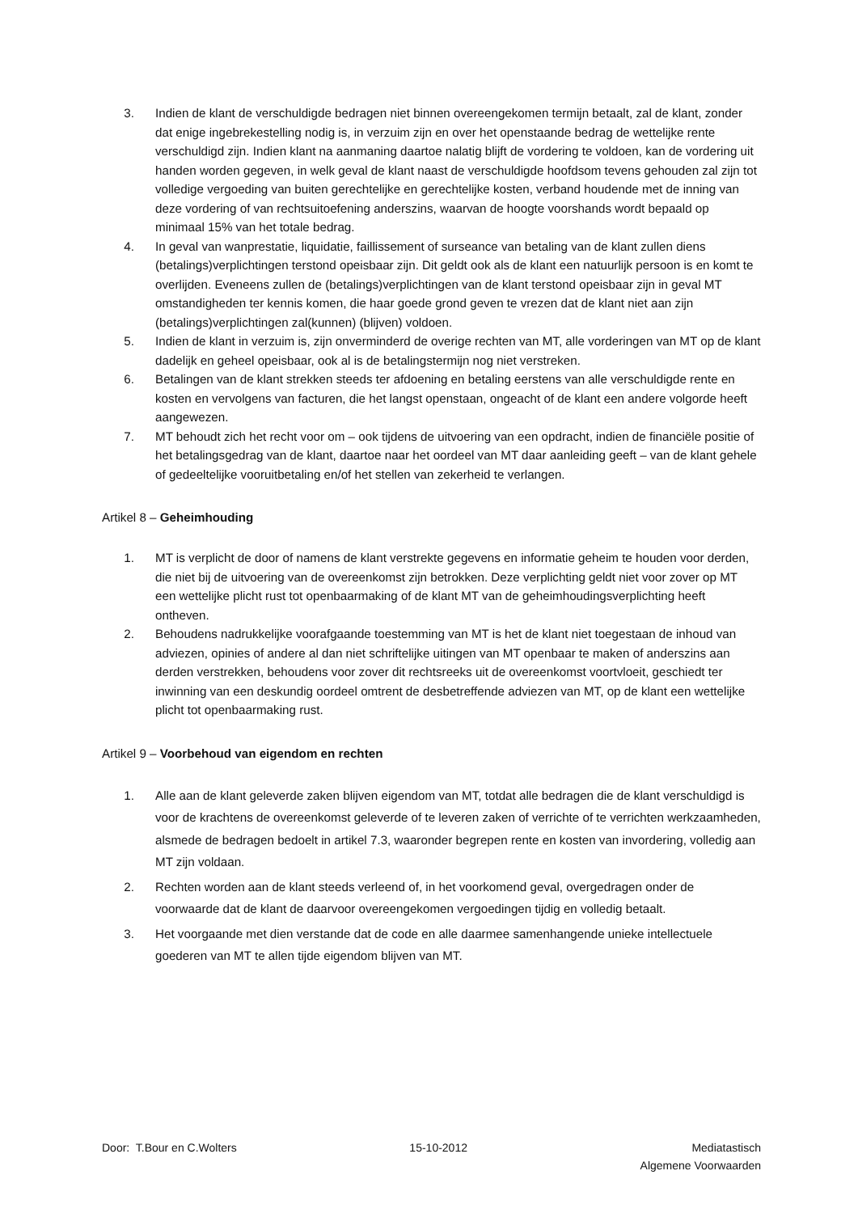3. Indien de klant de verschuldigde bedragen niet binnen overeengekomen termijn betaalt, zal de klant, zonder dat enige ingebrekestelling nodig is, in verzuim zijn en over het openstaande bedrag de wettelijke rente verschuldigd zijn. Indien klant na aanmaning daartoe nalatig blijft de vordering te voldoen, kan de vordering uit handen worden gegeven, in welk geval de klant naast de verschuldigde hoofdsom tevens gehouden zal zijn tot volledige vergoeding van buiten gerechtelijke en gerechtelijke kosten, verband houdende met de inning van deze vordering of van rechtsuitoefening anderszins, waarvan de hoogte voorshands wordt bepaald op minimaal 15% van het totale bedrag.
4. In geval van wanprestatie, liquidatie, faillissement of surseance van betaling van de klant zullen diens (betalings)verplichtingen terstond opeisbaar zijn. Dit geldt ook als de klant een natuurlijk persoon is en komt te overlijden. Eveneens zullen de (betalings)verplichtingen van de klant terstond opeisbaar zijn in geval MT omstandigheden ter kennis komen, die haar goede grond geven te vrezen dat de klant niet aan zijn (betalings)verplichtingen zal(kunnen) (blijven) voldoen.
5. Indien de klant in verzuim is, zijn onverminderd de overige rechten van MT, alle vorderingen van MT op de klant dadelijk en geheel opeisbaar, ook al is de betalingstermijn nog niet verstreken.
6. Betalingen van de klant strekken steeds ter afdoening en betaling eerstens van alle verschuldigde rente en kosten en vervolgens van facturen, die het langst openstaan, ongeacht of de klant een andere volgorde heeft aangewezen.
7. MT behoudt zich het recht voor om – ook tijdens de uitvoering van een opdracht, indien de financiële positie of het betalingsgedrag van de klant, daartoe naar het oordeel van MT daar aanleiding geeft – van de klant gehele of gedeeltelijke vooruitbetaling en/of het stellen van zekerheid te verlangen.
Artikel 8 – Geheimhouding
1. MT is verplicht de door of namens de klant verstrekte gegevens en informatie geheim te houden voor derden, die niet bij de uitvoering van de overeenkomst zijn betrokken. Deze verplichting geldt niet voor zover op MT een wettelijke plicht rust tot openbaarmaking of de klant MT van de geheimhoudingsverplichting heeft ontheven.
2. Behoudens nadrukkelijke voorafgaande toestemming van MT is het de klant niet toegestaan de inhoud van adviezen, opinies of andere al dan niet schriftelijke uitingen van MT openbaar te maken of anderszins aan derden verstrekken, behoudens voor zover dit rechtsreeks uit de overeenkomst voortvloeit, geschiedt ter inwinning van een deskundig oordeel omtrent de desbetreffende adviezen van MT, op de klant een wettelijke plicht tot openbaarmaking rust.
Artikel 9 – Voorbehoud van eigendom en rechten
1. Alle aan de klant geleverde zaken blijven eigendom van MT, totdat alle bedragen die de klant verschuldigd is voor de krachtens de overeenkomst geleverde of te leveren zaken of verrichte of te verrichten werkzaamheden, alsmede de bedragen bedoelt in artikel 7.3, waaronder begrepen rente en kosten van invordering, volledig aan MT zijn voldaan.
2. Rechten worden aan de klant steeds verleend of, in het voorkomend geval, overgedragen onder de voorwaarde dat de klant de daarvoor overeengekomen vergoedingen tijdig en volledig betaalt.
3. Het voorgaande met dien verstande dat de code en alle daarmee samenhangende unieke intellectuele goederen van MT te allen tijde eigendom blijven van MT.
Door: T.Bour en C.Wolters 15-10-2012 Mediatastisch
Algemene Voorwaarden